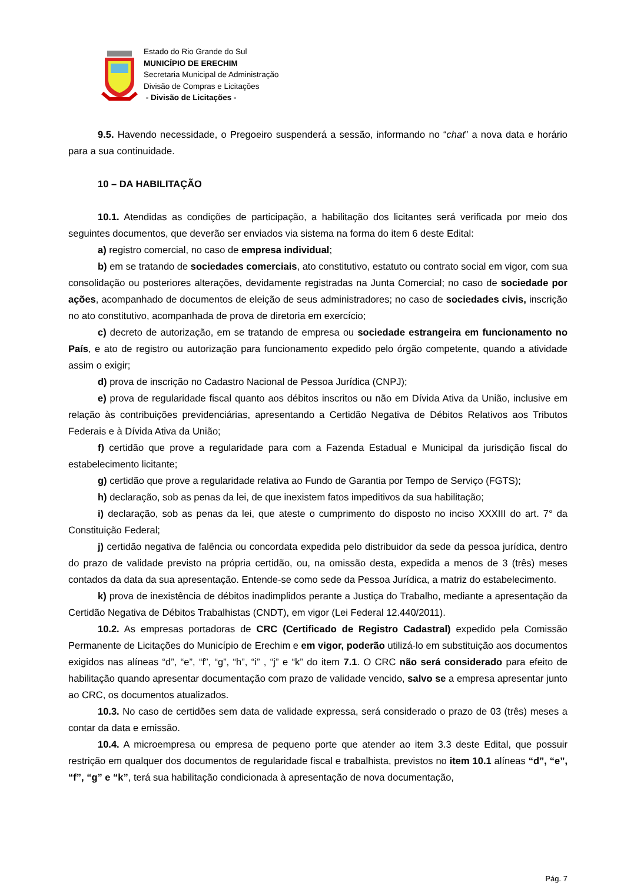Estado do Rio Grande do Sul
MUNICÍPIO DE ERECHIM
Secretaria Municipal de Administração
Divisão de Compras e Licitações
- Divisão de Licitações -
9.5. Havendo necessidade, o Pregoeiro suspenderá a sessão, informando no “chat” a nova data e horário para a sua continuidade.
10 – DA HABILITAÇÃO
10.1. Atendidas as condições de participação, a habilitação dos licitantes será verificada por meio dos seguintes documentos, que deverão ser enviados via sistema na forma do item 6 deste Edital:
a) registro comercial, no caso de empresa individual;
b) em se tratando de sociedades comerciais, ato constitutivo, estatuto ou contrato social em vigor, com sua consolidação ou posteriores alterações, devidamente registradas na Junta Comercial; no caso de sociedade por ações, acompanhado de documentos de eleição de seus administradores; no caso de sociedades civis, inscrição no ato constitutivo, acompanhada de prova de diretoria em exercício;
c) decreto de autorização, em se tratando de empresa ou sociedade estrangeira em funcionamento no País, e ato de registro ou autorização para funcionamento expedido pelo órgão competente, quando a atividade assim o exigir;
d) prova de inscrição no Cadastro Nacional de Pessoa Jurídica (CNPJ);
e) prova de regularidade fiscal quanto aos débitos inscritos ou não em Dívida Ativa da União, inclusive em relação às contribuições previdenciárias, apresentando a Certidão Negativa de Débitos Relativos aos Tributos Federais e à Dívida Ativa da União;
f) certidão que prove a regularidade para com a Fazenda Estadual e Municipal da jurisdição fiscal do estabelecimento licitante;
g) certidão que prove a regularidade relativa ao Fundo de Garantia por Tempo de Serviço (FGTS);
h) declaração, sob as penas da lei, de que inexistem fatos impeditivos da sua habilitação;
i) declaração, sob as penas da lei, que ateste o cumprimento do disposto no inciso XXXIII do art. 7° da Constituição Federal;
j) certidão negativa de falência ou concordata expedida pelo distribuidor da sede da pessoa jurídica, dentro do prazo de validade previsto na própria certidão, ou, na omissão desta, expedida a menos de 3 (três) meses contados da data da sua apresentação. Entende-se como sede da Pessoa Jurídica, a matriz do estabelecimento.
k) prova de inexistência de débitos inadimplidos perante a Justiça do Trabalho, mediante a apresentação da Certidão Negativa de Débitos Trabalhistas (CNDT), em vigor (Lei Federal 12.440/2011).
10.2. As empresas portadoras de CRC (Certificado de Registro Cadastral) expedido pela Comissão Permanente de Licitações do Município de Erechim e em vigor, poderão utilizá-lo em substituição aos documentos exigidos nas alíneas “d”, “e”, “f”, “g”, “h”, “i” , “j” e “k” do item 7.1. O CRC não será considerado para efeito de habilitação quando apresentar documentação com prazo de validade vencido, salvo se a empresa apresentar junto ao CRC, os documentos atualizados.
10.3. No caso de certidões sem data de validade expressa, será considerado o prazo de 03 (três) meses a contar da data e emissão.
10.4. A microempresa ou empresa de pequeno porte que atender ao item 3.3 deste Edital, que possuir restrição em qualquer dos documentos de regularidade fiscal e trabalhista, previstos no item 10.1 alíneas “d”, “e”, “f”, “g” e “k”, terá sua habilitação condicionada à apresentação de nova documentação,
Pág. 7